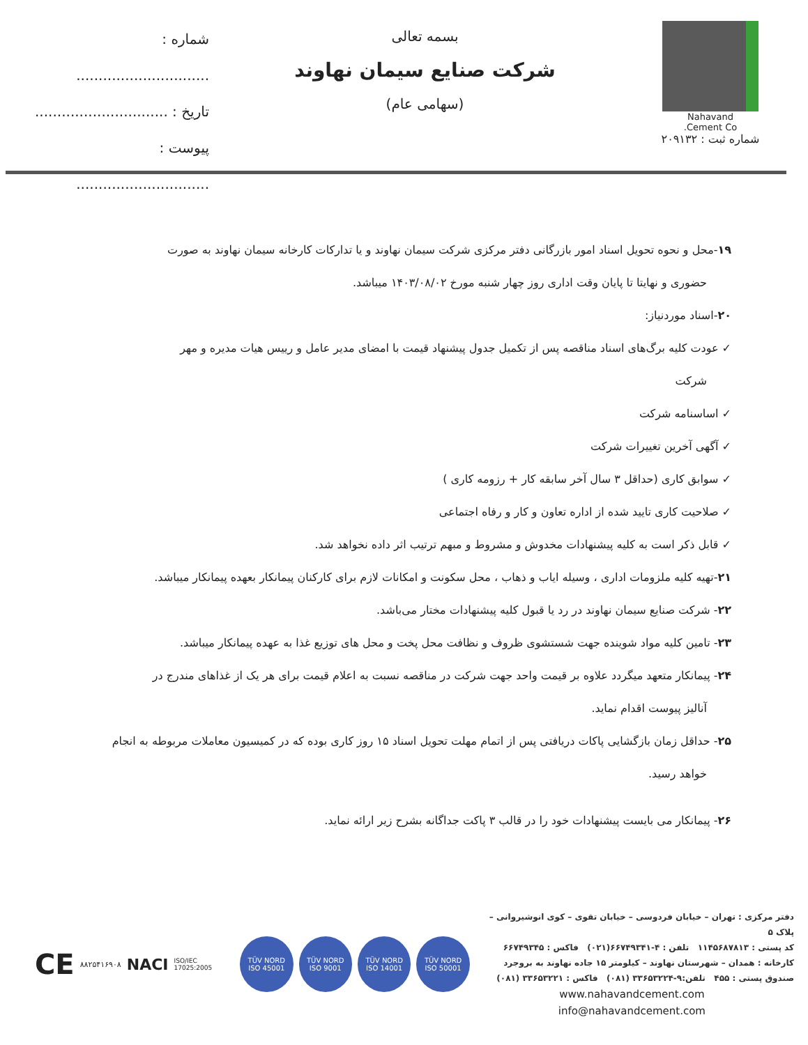Nahavand
Cement Co.
شماره ثبت : ۲۰۹۱۳۲
بسمه تعالی
شرکت صنایع سیمان نهاوند
(سهامی عام)
شماره : ..............................
تاریخ : ..............................
پیوست : ..............................
۱۹-محل و نحوه تحویل اسناد امور بازرگانی دفتر مرکزی شرکت سیمان نهاوند و یا تدارکات کارخانه سیمان نهاوند به صورت
حضوری و نهایتا تا پایان وقت اداری روز چهار شنبه مورخ ۱۴۰۳/۰۸/۰۲ میباشد.
۲۰-اسناد موردنیاز:
✓ عودت کلیه برگ‌های اسناد مناقصه پس از تکمیل جدول پیشنهاد قیمت با امضای مدیر عامل و رییس هیات مدیره و مهر
شرکت
✓ اساسنامه شرکت
✓ آگهی آخرین تغییرات شرکت
✓ سوابق کاری (حداقل ۳ سال آخر سابقه کار + رزومه کاری )
✓ صلاحیت کاری تایید شده از اداره تعاون و کار و رفاه اجتماعی
✓ قابل ذکر است به کلیه پیشنهادات مخدوش و مشروط و مبهم ترتیب اثر داده نخواهد شد.
۲۱-تهیه کلیه ملزومات اداری ، وسیله ایاب و ذهاب ، محل سکونت و امکانات لازم برای کارکنان پیمانکار بعهده پیمانکار میباشد.
۲۲- شرکت صنایع سیمان نهاوند در رد یا قبول کلیه پیشنهادات مختار می‌باشد.
۲۳- تامین کلیه مواد شوینده جهت شستشوی ظروف و نظافت محل پخت و محل های توزیع غذا به عهده پیمانکار میباشد.
۲۴- پیمانکار متعهد میگردد علاوه بر قیمت واحد جهت شرکت در مناقصه نسبت به اعلام قیمت برای هر یک از غذاهای مندرج در
آنالیز پیوست اقدام نماید.
۲۵- حداقل زمان بازگشایی پاکات دریافتی پس از اتمام مهلت تحویل اسناد ۱۵ روز کاری بوده که در کمیسیون معاملات مربوطه به انجام
خواهد رسید.
۲۶- پیمانکار می بایست پیشنهادات خود را در قالب ۳ پاکت جداگانه بشرح زیر ارائه نماید.
دفتر مرکزی : تهران – خیابان فردوسی – خیابان تقوی – کوی انوشیروانی – پلاک ۵
کد پستی : ۱۱۴۵۶۸۷۸۱۳ تلفن : ۴-۶۶۷۴۹۳۴۱(۰۲۱) فاکس : ۶۶۷۴۹۳۴۵
کارخانه : همدان – شهرستان نهاوند – کیلومتر ۱۵ جاده نهاوند به بروجرد
صندوق پستی : ۴۵۵ تلفن:۹-۳۳۶۵۳۲۲۴ (۰۸۱) فاکس : ۳۳۶۵۳۲۲۱ (۰۸۱)
www.nahavandcement.com
info@nahavandcement.com
CE ۸۸۲۵۴۱۶۹۰۸ NACI ISO/IEC 17025:2005
TÜV NORD
ISO 45001
TÜV NORD
ISO 9001
TÜV NORD
ISO 14001
TÜV NORD
ISO 50001